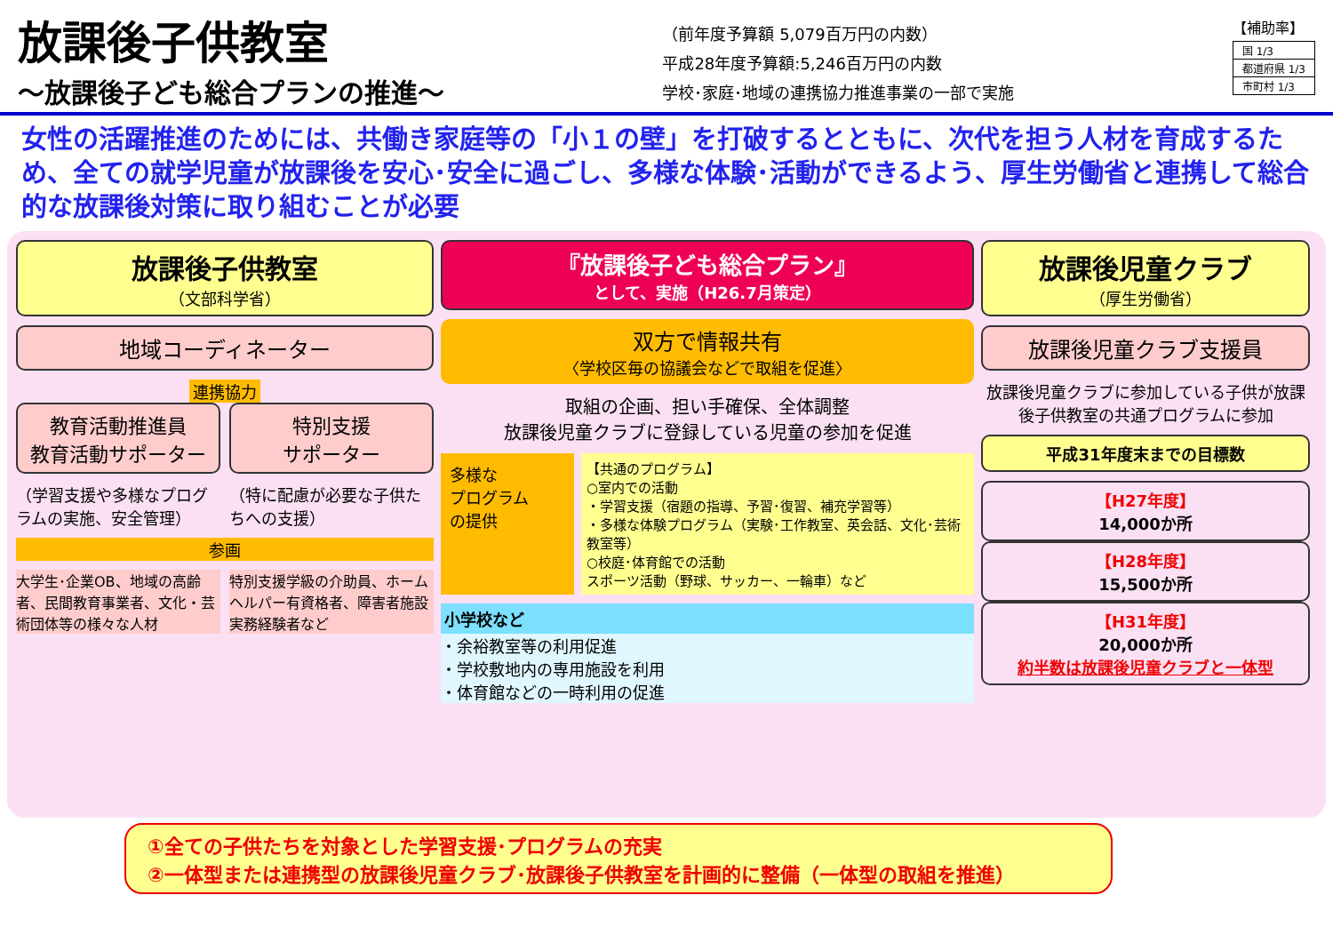放課後子供教室
～放課後子ども総合プランの推進～
（前年度予算額 5,079百万円の内数）
平成28年度予算額:5,246百万円の内数
学校･家庭･地域の連携協力推進事業の一部で実施
【補助率】
| 国 1/3 |
| 都道府県 1/3 |
| 市町村 1/3 |
女性の活躍推進のためには、共働き家庭等の「小１の壁」を打破するとともに、次代を担う人材を育成するため、全ての就学児童が放課後を安心･安全に過ごし、多様な体験･活動ができるよう、厚生労働省と連携して総合的な放課後対策に取り組むことが必要
放課後子供教室
（文部科学省）
地域コーディネーター
連携協力
教育活動推進員
教育活動サポーター
特別支援
サポーター
（学習支援や多様なプログラムの実施、安全管理）
（特に配慮が必要な子供たちへの支援）
参画
大学生･企業OB、地域の高齢者、民間教育事業者、文化・芸術団体等の様々な人材
特別支援学級の介助員、ホームヘルパー有資格者、障害者施設実務経験者など
『放課後子ども総合プラン』
として、実施（H26.7月策定）
双方で情報共有
〈学校区毎の協議会などで取組を促進〉
取組の企画、担い手確保、全体調整
放課後児童クラブに登録している児童の参加を促進
多様な
プログラム
の提供
【共通のプログラム】
○室内での活動
・学習支援（宿題の指導、予習･復習、補充学習等）
・多様な体験プログラム（実験･工作教室、英会話、文化･芸術教室等）
○校庭･体育館での活動
スポーツ活動（野球、サッカー、一輪車）など
小学校など
・余裕教室等の利用促進
・学校敷地内の専用施設を利用
・体育館などの一時利用の促進
放課後児童クラブ
（厚生労働省）
放課後児童クラブ支援員
放課後児童クラブに参加している子供が放課後子供教室の共通プログラムに参加
平成31年度末までの目標数
【H27年度】
14,000か所
【H28年度】
15,500か所
【H31年度】
20,000か所
約半数は放課後児童クラブと一体型
①全ての子供たちを対象とした学習支援･プログラムの充実
②一体型または連携型の放課後児童クラブ･放課後子供教室を計画的に整備（一体型の取組を推進）